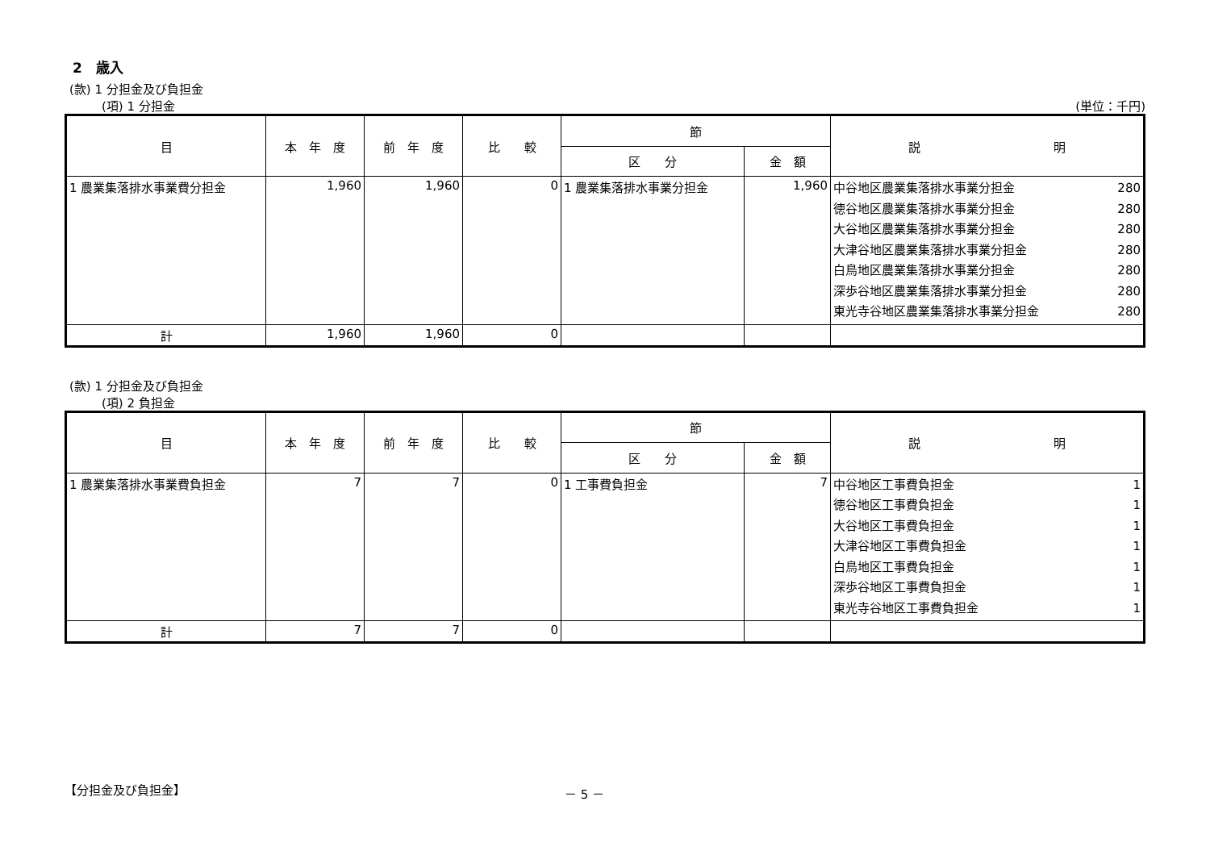2　歳入
(款) 1 分担金及び負担金
(項) 1 分担金 (単位：千円)
| 目 | 本 年 度 | 前 年 度 | 比 較 | 節 | | 説 明 |
| --- | --- | --- | --- | --- | --- | --- |
| | | | | 区 分 | 金 額 | |
| 1 農業集落排水事業費分担金 | 1,960 | 1,960 | 0 | 1 農業集落排水事業分担金 | 1,960 | 中谷地区農業集落排水事業分担金 280 徳谷地区農業集落排水事業分担金 280 大谷地区農業集落排水事業分担金 280 大津谷地区農業集落排水事業分担金 280 白鳥地区農業集落排水事業分担金 280 深歩谷地区農業集落排水事業分担金 280 東光寺谷地区農業集落排水事業分担金 280 |
| 計 | 1,960 | 1,960 | 0 | | | |
(款) 1 分担金及び負担金
(項) 2 負担金
| 目 | 本 年 度 | 前 年 度 | 比 較 | 節 | | 説 明 |
| --- | --- | --- | --- | --- | --- | --- |
| | | | | 区 分 | 金 額 | |
| 1 農業集落排水事業費負担金 | 7 | 7 | 0 | 1 工事費負担金 | 7 | 中谷地区工事費負担金 1 徳谷地区工事費負担金 1 大谷地区工事費負担金 1 大津谷地区工事費負担金 1 白鳥地区工事費負担金 1 深歩谷地区工事費負担金 1 東光寺谷地区工事費負担金 1 |
| 計 | 7 | 7 | 0 | | | |
【分担金及び負担金】 － 5 －